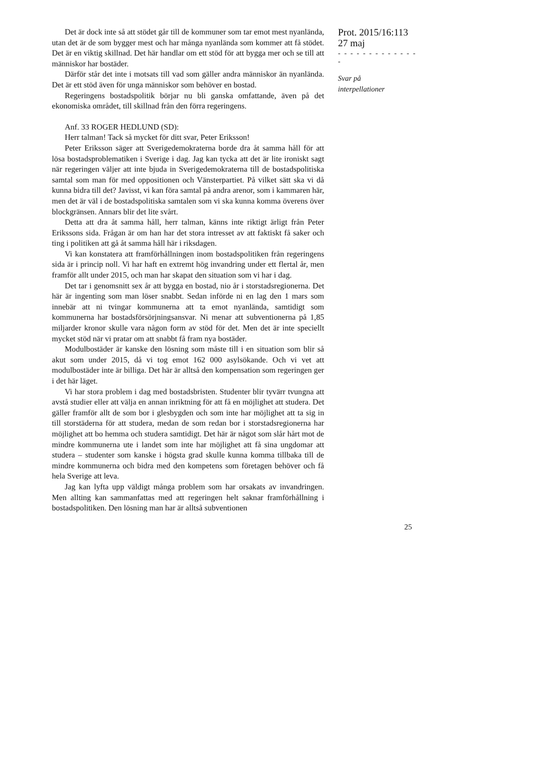Det är dock inte så att stödet går till de kommuner som tar emot mest nyanlända, utan det är de som bygger mest och har många nyanlända som kommer att få stödet. Det är en viktig skillnad. Det här handlar om ett stöd för att bygga mer och se till att människor har bostäder.
Därför står det inte i motsats till vad som gäller andra människor än nyanlända. Det är ett stöd även för unga människor som behöver en bostad.
Regeringens bostadspolitik börjar nu bli ganska omfattande, även på det ekonomiska området, till skillnad från den förra regeringens.
Anf. 33 ROGER HEDLUND (SD):
Herr talman! Tack så mycket för ditt svar, Peter Eriksson!
Peter Eriksson säger att Sverigedemokraterna borde dra åt samma håll för att lösa bostadsproblematiken i Sverige i dag. Jag kan tycka att det är lite ironiskt sagt när regeringen väljer att inte bjuda in Sverigedemokraterna till de bostadspolitiska samtal som man för med oppositionen och Vänsterpartiet. På vilket sätt ska vi då kunna bidra till det? Javisst, vi kan föra samtal på andra arenor, som i kammaren här, men det är väl i de bostadspolitiska samtalen som vi ska kunna komma överens över blockgränsen. Annars blir det lite svårt.
Detta att dra åt samma håll, herr talman, känns inte riktigt ärligt från Peter Erikssons sida. Frågan är om han har det stora intresset av att faktiskt få saker och ting i politiken att gå åt samma håll här i riksdagen.
Vi kan konstatera att framförhållningen inom bostadspolitiken från regeringens sida är i princip noll. Vi har haft en extremt hög invandring under ett flertal år, men framför allt under 2015, och man har skapat den situation som vi har i dag.
Det tar i genomsnitt sex år att bygga en bostad, nio år i storstadsregionerna. Det här är ingenting som man löser snabbt. Sedan införde ni en lag den 1 mars som innebär att ni tvingar kommunerna att ta emot nyanlända, samtidigt som kommunerna har bostadsförsörjningsansvar. Ni menar att subventionerna på 1,85 miljarder kronor skulle vara någon form av stöd för det. Men det är inte speciellt mycket stöd när vi pratar om att snabbt få fram nya bostäder.
Modulbostäder är kanske den lösning som måste till i en situation som blir så akut som under 2015, då vi tog emot 162 000 asylsökande. Och vi vet att modulbostäder inte är billiga. Det här är alltså den kompensation som regeringen ger i det här läget.
Vi har stora problem i dag med bostadsbristen. Studenter blir tyvärr tvungna att avstå studier eller att välja en annan inriktning för att få en möjlighet att studera. Det gäller framför allt de som bor i glesbygden och som inte har möjlighet att ta sig in till storstäderna för att studera, medan de som redan bor i storstadsregionerna har möjlighet att bo hemma och studera samtidigt. Det här är något som slår hårt mot de mindre kommunerna ute i landet som inte har möjlighet att få sina ungdomar att studera – studenter som kanske i högsta grad skulle kunna komma tillbaka till de mindre kommunerna och bidra med den kompetens som företagen behöver och få hela Sverige att leva.
Jag kan lyfta upp väldigt många problem som har orsakats av invandringen. Men allting kan sammanfattas med att regeringen helt saknar framförhållning i bostadspolitiken. Den lösning man har är alltså subventionen
Prot. 2015/16:113
27 maj
- - - - - - - - - - - - - -
Svar på
interpellationer
25